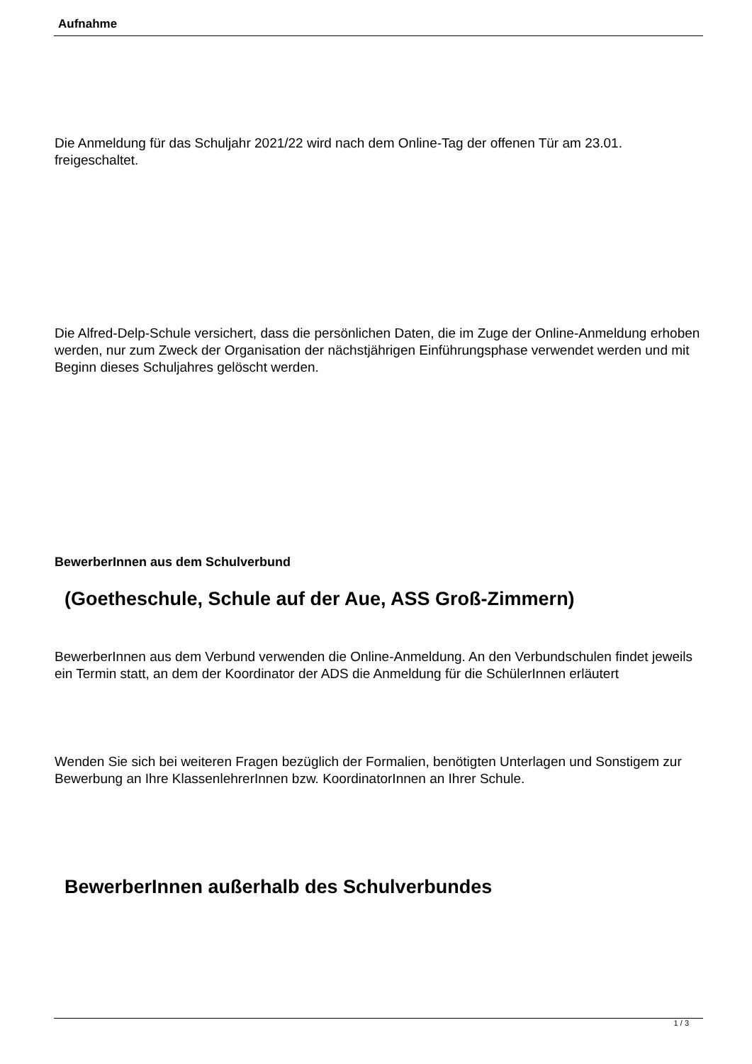Aufnahme
Die Anmeldung für das Schuljahr 2021/22 wird nach dem Online-Tag der offenen Tür am 23.01. freigeschaltet.
Die Alfred-Delp-Schule versichert, dass die persönlichen Daten, die im Zuge der Online-Anmeldung erhoben werden, nur zum Zweck der Organisation der nächstjährigen Einführungsphase verwendet werden und mit Beginn dieses Schuljahres gelöscht werden.
BewerberInnen aus dem Schulverbund
(Goetheschule, Schule auf der Aue, ASS Groß-Zimmern)
BewerberInnen aus dem Verbund verwenden die Online-Anmeldung. An den Verbundschulen findet jeweils ein Termin statt, an dem der Koordinator der ADS die Anmeldung für die SchülerInnen erläutert
Wenden Sie sich bei weiteren Fragen bezüglich der Formalien, benötigten Unterlagen und Sonstigem zur Bewerbung an Ihre KlassenlehrerInnen bzw. KoordinatorInnen an Ihrer Schule.
BewerberInnen außerhalb des Schulverbundes
1 / 3